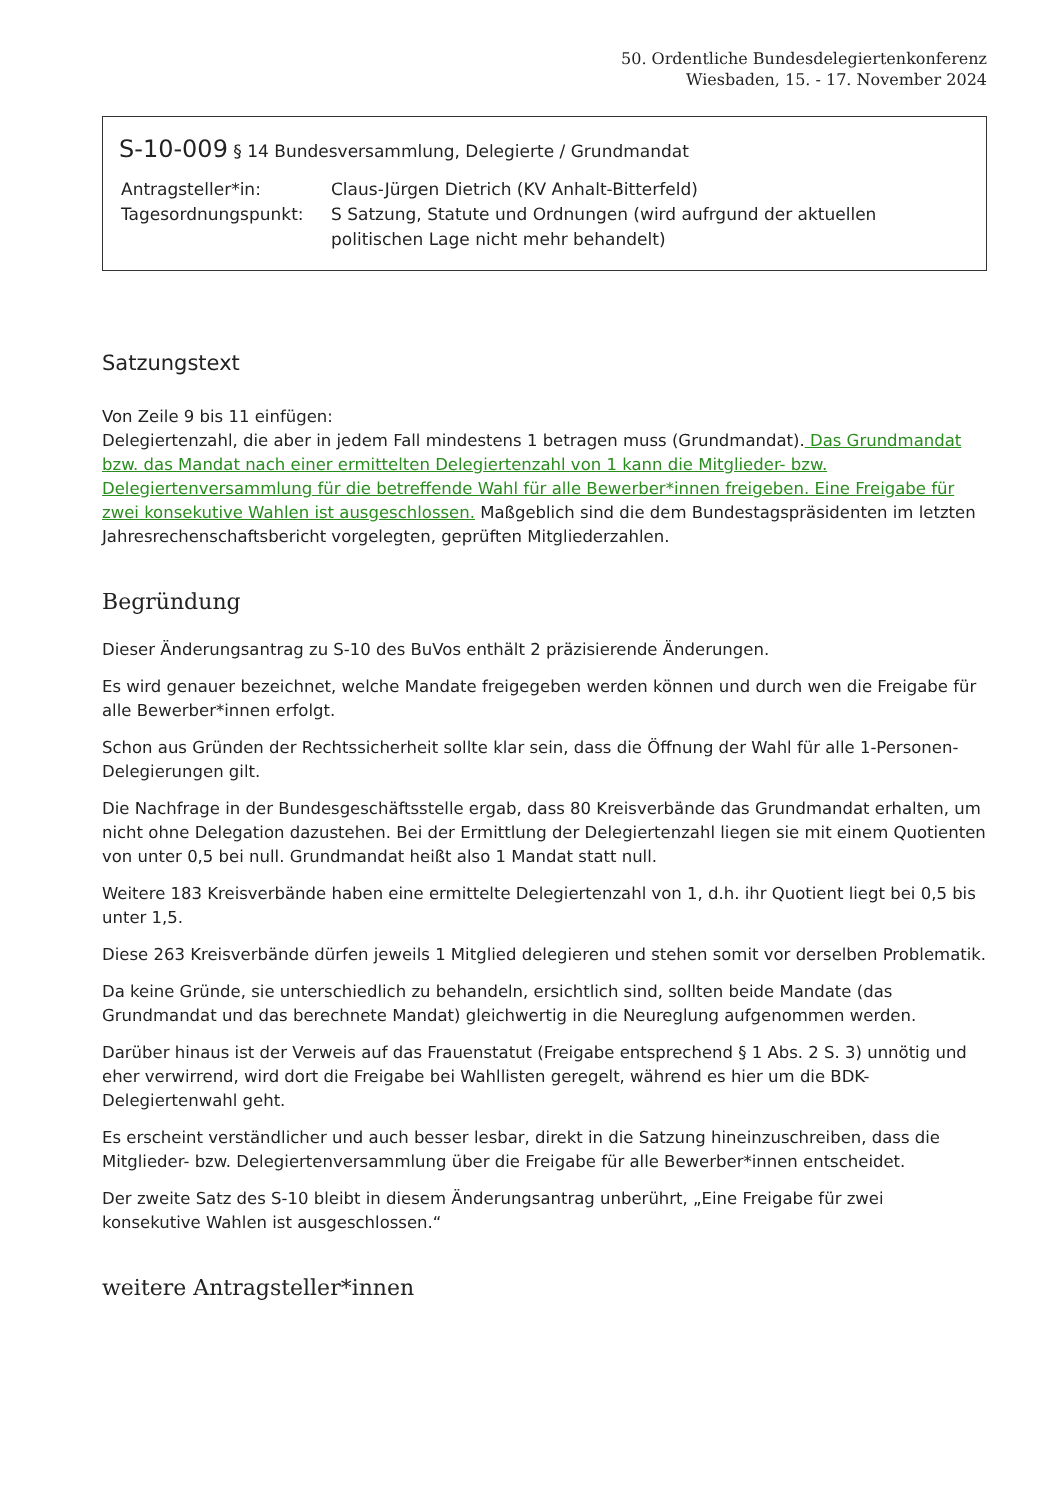50. Ordentliche Bundesdelegiertenkonferenz
Wiesbaden, 15. - 17. November 2024
S-10-009 § 14 Bundesversammlung, Delegierte / Grundmandat
Antragsteller*in:
Claus-Jürgen Dietrich (KV Anhalt-Bitterfeld)
Tagesordnungspunkt:
S Satzung, Statute und Ordnungen (wird aufrgund der aktuellen politischen Lage nicht mehr behandelt)
Satzungstext
Von Zeile 9 bis 11 einfügen:
Delegiertenzahl, die aber in jedem Fall mindestens 1 betragen muss (Grundmandat). Das Grundmandat bzw. das Mandat nach einer ermittelten Delegiertenzahl von 1 kann die Mitglieder- bzw. Delegiertenversammlung für die betreffende Wahl für alle Bewerber*innen freigeben. Eine Freigabe für zwei konsekutive Wahlen ist ausgeschlossen. Maßgeblich sind die dem Bundestagspräsidenten im letzten Jahresrechenschaftsbericht vorgelegten, geprüften Mitgliederzahlen.
Begründung
Dieser Änderungsantrag zu S-10 des BuVos enthält 2 präzisierende Änderungen.
Es wird genauer bezeichnet, welche Mandate freigegeben werden können und durch wen die Freigabe für alle Bewerber*innen erfolgt.
Schon aus Gründen der Rechtssicherheit sollte klar sein, dass die Öffnung der Wahl für alle 1-Personen-Delegierungen gilt.
Die Nachfrage in der Bundesgeschäftsstelle ergab, dass 80 Kreisverbände das Grundmandat erhalten, um nicht ohne Delegation dazustehen. Bei der Ermittlung der Delegiertenzahl liegen sie mit einem Quotienten von unter 0,5 bei null. Grundmandat heißt also 1 Mandat statt null.
Weitere 183 Kreisverbände haben eine ermittelte Delegiertenzahl von 1, d.h. ihr Quotient liegt bei 0,5 bis unter 1,5.
Diese 263 Kreisverbände dürfen jeweils 1 Mitglied delegieren und stehen somit vor derselben Problematik.
Da keine Gründe, sie unterschiedlich zu behandeln, ersichtlich sind, sollten beide Mandate (das Grundmandat und das berechnete Mandat) gleichwertig in die Neureglung aufgenommen werden.
Darüber hinaus ist der Verweis auf das Frauenstatut (Freigabe entsprechend § 1 Abs. 2 S. 3) unnötig und eher verwirrend, wird dort die Freigabe bei Wahllisten geregelt, während es hier um die BDK-Delegiertenwahl geht.
Es erscheint verständlicher und auch besser lesbar, direkt in die Satzung hineinzuschreiben, dass die Mitglieder- bzw. Delegiertenversammlung über die Freigabe für alle Bewerber*innen entscheidet.
Der zweite Satz des S-10 bleibt in diesem Änderungsantrag unberührt, „Eine Freigabe für zwei konsekutive Wahlen ist ausgeschlossen.“
weitere Antragsteller*innen